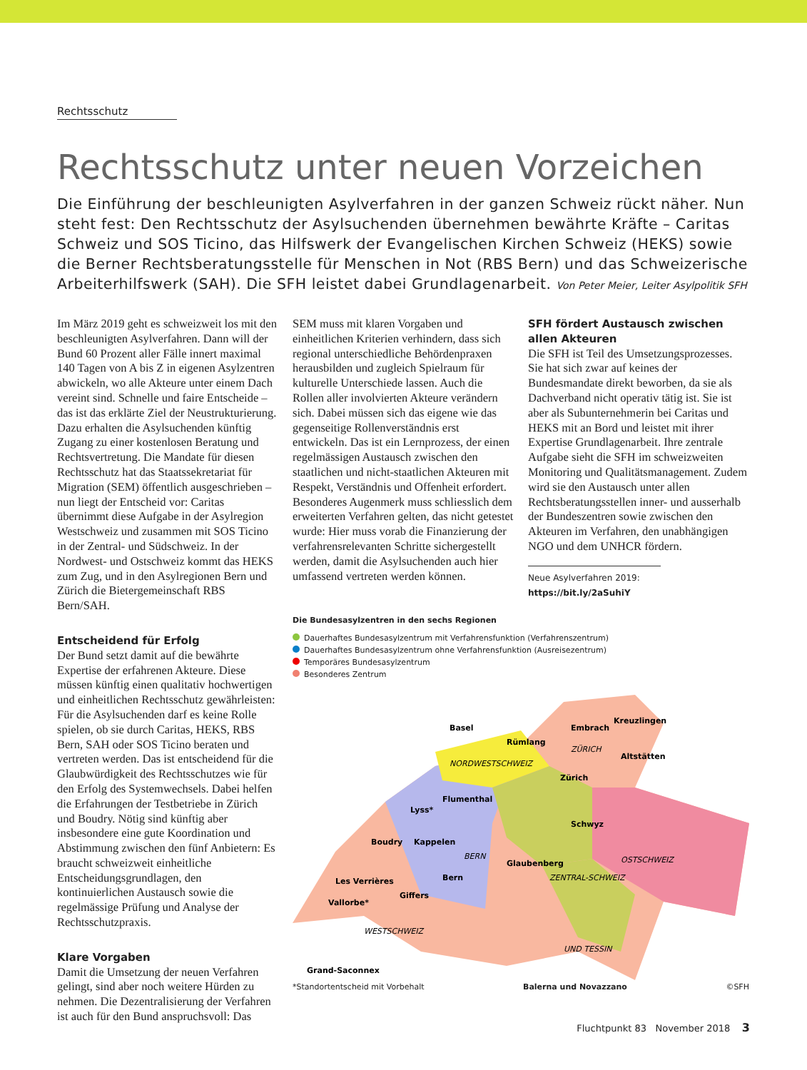Rechtsschutz
Rechtsschutz unter neuen Vorzeichen
Die Einführung der beschleunigten Asylverfahren in der ganzen Schweiz rückt näher. Nun steht fest: Den Rechtsschutz der Asylsuchenden übernehmen bewährte Kräfte – Caritas Schweiz und SOS Ticino, das Hilfswerk der Evangelischen Kirchen Schweiz (HEKS) sowie die Berner Rechtsberatungsstelle für Menschen in Not (RBS Bern) und das Schweizerische Arbeiterhilfswerk (SAH). Die SFH leistet dabei Grundlagenarbeit. Von Peter Meier, Leiter Asylpolitik SFH
Im März 2019 geht es schweizweit los mit den beschleunigten Asylverfahren. Dann will der Bund 60 Prozent aller Fälle innert maximal 140 Tagen von A bis Z in eigenen Asylzentren abwickeln, wo alle Akteure unter einem Dach vereint sind. Schnelle und faire Entscheide – das ist das erklärte Ziel der Neustrukturierung. Dazu erhalten die Asylsuchenden künftig Zugang zu einer kostenlosen Beratung und Rechtsvertretung. Die Mandate für diesen Rechtsschutz hat das Staatssekretariat für Migration (SEM) öffentlich ausgeschrieben – nun liegt der Entscheid vor: Caritas übernimmt diese Aufgabe in der Asylregion Westschweiz und zusammen mit SOS Ticino in der Zentral- und Südschweiz. In der Nordwest- und Ostschweiz kommt das HEKS zum Zug, und in den Asylregionen Bern und Zürich die Bietergemeinschaft RBS Bern/SAH.
Entscheidend für Erfolg
Der Bund setzt damit auf die bewährte Expertise der erfahrenen Akteure. Diese müssen künftig einen qualitativ hochwertigen und einheitlichen Rechtsschutz gewährleisten: Für die Asylsuchenden darf es keine Rolle spielen, ob sie durch Caritas, HEKS, RBS Bern, SAH oder SOS Ticino beraten und vertreten werden. Das ist entscheidend für die Glaubwürdigkeit des Rechtsschutzes wie für den Erfolg des Systemwechsels. Dabei helfen die Erfahrungen der Testbetriebe in Zürich und Boudry. Nötig sind künftig aber insbesondere eine gute Koordination und Abstimmung zwischen den fünf Anbietern: Es braucht schweizweit einheitliche Entscheidungsgrundlagen, den kontinuierlichen Austausch sowie die regelmässige Prüfung und Analyse der Rechtsschutzpraxis.
Klare Vorgaben
Damit die Umsetzung der neuen Verfahren gelingt, sind aber noch weitere Hürden zu nehmen. Die Dezentralisierung der Verfahren ist auch für den Bund anspruchsvoll: Das
SEM muss mit klaren Vorgaben und einheitlichen Kriterien verhindern, dass sich regional unterschiedliche Behördenpraxen herausbilden und zugleich Spielraum für kulturelle Unterschiede lassen. Auch die Rollen aller involvierten Akteure verändern sich. Dabei müssen sich das eigene wie das gegenseitige Rollenverständnis erst entwickeln. Das ist ein Lernprozess, der einen regelmässigen Austausch zwischen den staatlichen und nicht-staatlichen Akteuren mit Respekt, Verständnis und Offenheit erfordert. Besonderes Augenmerk muss schliesslich dem erweiterten Verfahren gelten, das nicht getestet wurde: Hier muss vorab die Finanzierung der verfahrensrelevanten Schritte sichergestellt werden, damit die Asylsuchenden auch hier umfassend vertreten werden können.
SFH fördert Austausch zwischen allen Akteuren
Die SFH ist Teil des Umsetzungsprozesses. Sie hat sich zwar auf keines der Bundesmandate direkt beworben, da sie als Dachverband nicht operativ tätig ist. Sie ist aber als Subunternehmerin bei Caritas und HEKS mit an Bord und leistet mit ihrer Expertise Grundlagenarbeit. Ihre zentrale Aufgabe sieht die SFH im schweizweiten Monitoring und Qualitätsmanagement. Zudem wird sie den Austausch unter allen Rechtsberatungsstellen inner- und ausserhalb der Bundeszentren sowie zwischen den Akteuren im Verfahren, den unabhängigen NGO und dem UNHCR fördern.
Neue Asylverfahren 2019:
https://bit.ly/2aSuhiY
Die Bundesasylzentren in den sechs Regionen
Dauerhaftes Bundesasylzentrum mit Verfahrensfunktion (Verfahrenszentrum)
Dauerhaftes Bundesasylzentrum ohne Verfahrensfunktion (Ausreisezentrum)
Temporäres Bundesasylzentrum
Besonderes Zentrum
Basel
Embrach
Kreuzlingen
Rümlang
ZÜRICH
Altstätten
NORDWESTSCHWEIZ
Zürich
Flumenthal
Lyss*
Schwyz
Boudry
Kappelen
BERN
Glaubenberg
OSTSCHWEIZ
ZENTRAL-SCHWEIZ
Les Verrières
Bern
Giffers
Vallorbe*
WESTSCHWEIZ
UND TESSIN
Grand-Saconnex
*Standortentscheid mit Vorbehalt Balerna und Novazzano ©SFH
Fluchtpunkt 83 November 2018 3